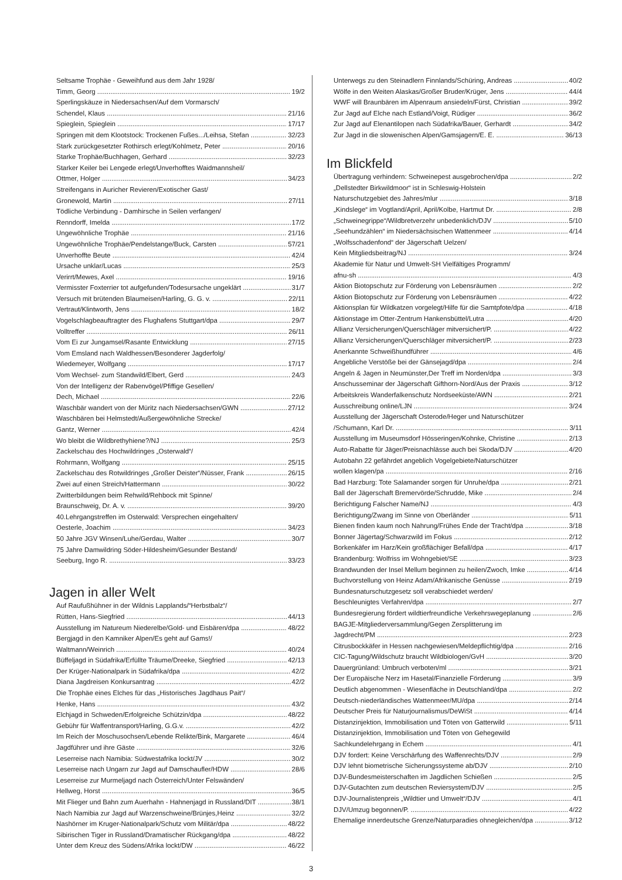Seltsame Trophäe - Geweihfund aus dem Jahr 1928/
Timm, Georg 19/2
Sperlingskäuze in Niedersachsen/Auf dem Vormarsch/
Schendel, Klaus 21/16
Spieglein, Spieglein 17/17
Springen mit dem Klootstock: Trockenen Fußes.../Leihsa, Stefan 32/23
Stark zurückgesetzter Rothirsch erlegt/Kohlmetz, Peter 20/16
Starke Trophäe/Buchhagen, Gerhard 32/23
Starker Keiler bei Lengede erlegt/Unverhofftes Waidmannsheil/
Ottmer, Holger 34/23
Streifengans in Auricher Revieren/Exotischer Gast/
Gronewold, Martin 27/11
Tödliche Verbindung - Damhirsche in Seilen verfangen/
Renndorff, Imelda 17/2
Ungewöhnliche Trophäe 21/16
Ungewöhnliche Trophäe/Pendelstange/Buck, Carsten 57/21
Unverhoffte Beute 42/4
Ursache unklar/Lucas 25/3
Verirrt/Mewes, Axel 19/16
Vermisster Foxterrier tot aufgefunden/Todesursache ungeklärt 31/7
Versuch mit brütenden Blaumeisen/Harling, G. G. v. 22/11
Vertraut/Klintworth, Jens 18/2
Vogelschlagbeauftragter des Flughafens Stuttgart/dpa 29/7
Volltreffer 26/11
Vom Ei zur Jungamsel/Rasante Entwicklung 27/15
Vom Emsland nach Waldhessen/Besonderer Jagderfolg/
Wiedemeyer, Wolfgang 17/17
Vom Wechsel- zum Standwild/Elbert, Gerd 24/3
Von der Intelligenz der Rabenvögel/Pfiffige Gesellen/
Dech, Michael 22/6
Waschbär wandert von der Müritz nach Niedersachsen/GWN 27/12
Waschbären bei Helmstedt/Außergewöhnliche Strecke/
Gantz, Werner 42/4
Wo bleibt die Wildbrethyhiene?/NJ 25/3
Zackelschau des Hochwildringes „Osterwald“/
Rohrmann, Wolfgang 25/15
Zackelschau des Rotwildringes „Großer Deister“/Nüsser, Frank 26/15
Zwei auf einen Streich/Hattermann 30/22
Zwitterbildungen beim Rehwild/Rehbock mit Spinne/
Braunschweig, Dr. A. v. 39/20
40.Lehrgangstreffen im Osterwald: Versprechen eingehalten/
Oesterle, Joachim 34/23
50 Jahre JGV Winsen/Luhe/Gerdau, Walter 30/7
75 Jahre Damwildring Söder-Hildesheim/Gesunder Bestand/
Seeburg, Ingo R. 33/23
Jagen in aller Welt
Auf Raufußhühner in der Wildnis Lapplands/“Herbstbalz“/
Rütten, Hans-Siegfried 44/13
Ausstellung im Natureum Niederelbe/Gold- und Eisbären/dpa 48/22
Bergjagd in den Kamniker Alpen/Es geht auf Gams!/
Waltmann/Weinrich 40/24
Büffeljagd in Südafrika/Erfüllte Träume/Dreeke, Siegfried 42/13
Der Krüger-Nationalpark in Südafrika/dpa 42/2
Diana Jagdreisen Konkursantrag 42/2
Die Trophäe eines Elches für das „Historisches Jagdhaus Pait“/
Henke, Hans 43/2
Elchjagd in Schweden/Erfolgreiche Schützin/dpa 48/22
Gebühr für Waffentransport/Harling, G.G.v. 42/2
Im Reich der Moschusochsen/Lebende Relikte/Bink, Margarete 46/4
Jagdführer und ihre Gäste 32/6
Leserreise nach Namibia: Südwestafrika lockt/JV 30/2
Leserreise nach Ungarn zur Jagd auf Damschaufler/HDW 28/6
Leserreise zur Murmeljagd nach Österreich/Unter Felswänden/
Hellweg, Horst 36/5
Mit Flieger und Bahn zum Auerhahn - Hahnenjagd in Russland/DIT 38/1
Nach Namibia zur Jagd auf Warzenschweine/Brünjes,Heinz 32/2
Nashörner im Kruger-Nationalpark/Schutz vom Militär/dpa 48/22
Sibirischen Tiger in Russland/Dramatischer Rückgang/dpa 48/22
Unter dem Kreuz des Südens/Afrika lockt/DW 46/22
Unterwegs zu den Steinadlern Finnlands/Schüring, Andreas 40/2
Wölfe in den Weiten Alaskas/Großer Bruder/Krüger, Jens 44/4
WWF will Braunbären im Alpenraum ansiedeln/Fürst, Christian 39/2
Zur Jagd auf Elche nach Estland/Voigt, Rüdiger 36/2
Zur Jagd auf Elenantilopen nach Südafrika/Bauer, Gerhardt 34/2
Zur Jagd in die slowenischen Alpen/Gamsjagern/E. E. 36/13
Im Blickfeld
Übertragung verhindern: Schweinepest ausgebrochen/dpa 2/2
„Dellstedter Birkwildmoor“ ist in Schleswig-Holstein
Naturschutzgebiet des Jahres/mlur 3/18
„Kindslege“ im Vogtland/April, April/Kolbe, Hartmut Dr. 2/8
„Schweinegrippe“/Wildbretverzehr unbedenklich/DJV 5/10
„Seehundzählen“ im Niedersächsischen Wattenmeer 4/14
„Wolfsschadenfond“ der Jägerschaft Uelzen/
Kein Mitgliedsbeitrag/NJ 3/24
Akademie für Natur und Umwelt-SH Vielfältiges Programm/
afnu-sh 4/3
Aktion Biotopschutz zur Förderung von Lebensräumen 2/2
Aktion Biotopschutz zur Förderung von Lebensräumen 4/22
Aktionsplan für Wildkatzen vorgelegt/Hilfe für die Samtpfote/dpa 4/18
Aktionstage im Otter-Zentrum Hankensbüttel/Lutra 4/20
Allianz Versicherungen/Querschläger mitversichert/P. 4/22
Allianz Versicherungen/Querschläger mitversichert/P. 2/23
Anerkannte Schweißhundführer 4/6
Angebliche Verstöße bei der Gänsejagd/dpa 2/4
Angeln & Jagen in Neumünster,Der Treff im Norden/dpa 3/3
Anschusseminar der Jägerschaft Gifthorn-Nord/Aus der Praxis 3/12
Arbeitskreis Wanderfalkenschutz Nordseeküste/AWN 2/21
Ausschreibung online/LJN 3/24
Ausstellung der Jägerschaft Osterode/Heger und Naturschützer
/Schumann, Karl Dr. 3/11
Ausstellung im Museumsdorf Hösseringen/Kohnke, Christine 2/13
Auto-Rabatte für Jäger/Preisnachlässe auch bei Skoda/DJV 4/20
Autobahn 22 gefährdet angeblich Vogelgebiete/Naturschützer
wollen klagen/pa 2/16
Bad Harzburg: Tote Salamander sorgen für Unruhe/dpa 2/21
Ball der Jägerschaft Bremervörde/Schrudde, Mike 2/4
Berichtigung Falscher Name/NJ 4/3
Berichtigung/Zwang im Sinne von Oberländer 5/11
Bienen finden kaum noch Nahrung/Frühes Ende der Tracht/dpa 3/18
Bonner Jägertag/Schwarzwild im Fokus 2/12
Borkenkäfer im Harz/Kein großflächiger Befall/dpa 4/17
Brandenburg: Wolfriss im Wohngebiet/SE 3/23
Brandwunden der Insel Mellum beginnen zu heilen/Zwoch, Imke 4/14
Buchvorstellung von Heinz Adam/Afrikanische Genüsse 2/19
Bundesnaturschutzgesetz soll verabschiedet werden/
Beschleunigtes Verfahren/dpa 2/7
Bundesregierung fördert wildtierfreundliche Verkehrswegeplanung 2/6
BAGJE-Mitgliederversammlung/Gegen Zersplitterung im
Jagdrecht/PM 2/23
Citrusbockkäfer in Hessen nachgewiesen/Meldepflichtig/dpa 2/16
CIC-Tagung/Wildschutz braucht Wildbiologen/GvH 3/20
Dauergrünland: Umbruch verboten/ml 3/21
Der Europäische Nerz im Hasetal/Finanzielle Förderung 3/9
Deutlich abgenommen - Wiesenfläche in Deutschland/dpa 2/2
Deutsch-niederländisches Wattenmeer/MU/dpa 2/14
Deutscher Preis für Naturjournalismus/DeWiSt 4/14
Distanzinjektion, Immobilisation und Töten von Gatterwild 5/11
Distanzinjektion, Immobilisation und Töten von Gehegewild
Sachkundelehrgang in Echem 4/1
DJV fordert: Keine Verschärfung des Waffenrechts/DJV 2/9
DJV lehnt biometrische Sicherungssysteme ab/DJV 2/10
DJV-Bundesmeisterschaften im Jagdlichen Schießen 2/5
DJV-Gutachten zum deutschen Reviersystem/DJV 2/5
DJV-Journalistenpreis „Wildtier und Umwelt“/DJV 4/1
DJV/Umzug begonnen/P. 4/22
Ehemalige innerdeutsche Grenze/Naturparadies ohnegleichen/dpa 3/12
3